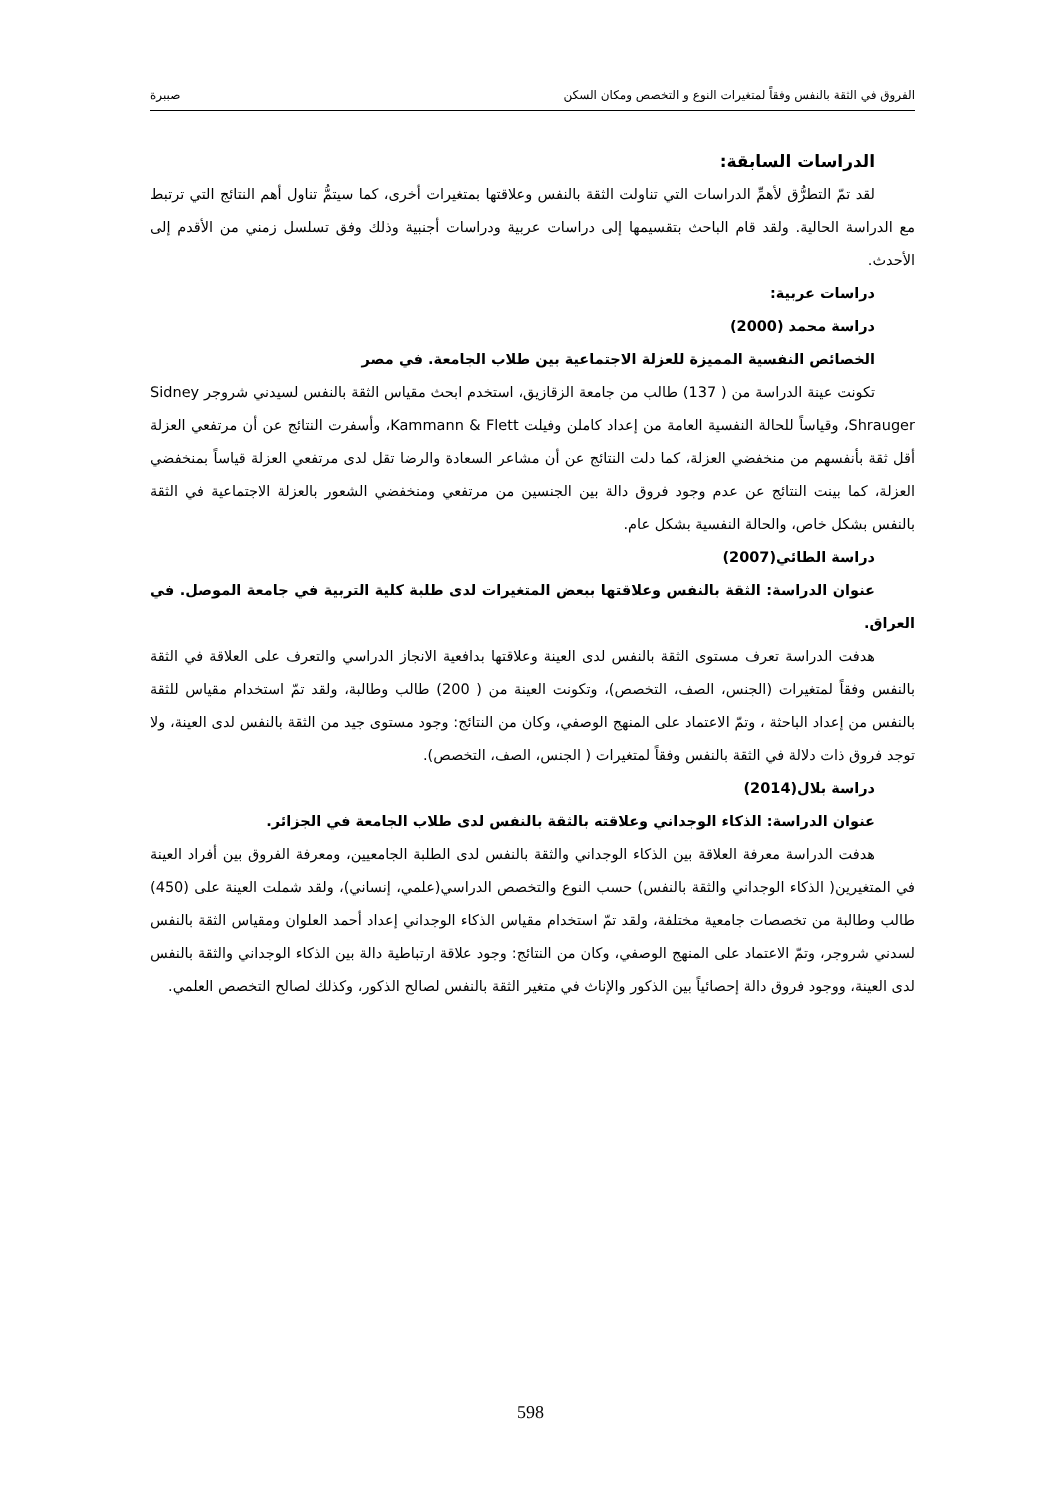الفروق في الثقة بالنفس وفقاً لمتغيرات النوع و التخصص ومكان السكن صببرة
الدراسات السابقة:
لقد تمّ التطرُّق لأهمِّ الدراسات التي تناولت الثقة بالنفس وعلاقتها بمتغيرات أخرى، كما سيتمُّ تناول أهم النتائج التي ترتبط مع الدراسة الحالية. ولقد قام الباحث بتقسيمها إلى دراسات عربية ودراسات أجنبية وذلك وفق تسلسل زمني من الأقدم إلى الأحدث.
دراسات عربية:
دراسة محمد (2000)
الخصائص النفسية المميزة للعزلة الاجتماعية بين طلاب الجامعة. في مصر
تكونت عينة الدراسة من ( 137) طالب من جامعة الزقازيق، استخدم ابحث مقياس الثقة بالنفس لسيدني شروجر Sidney Shrauger، وقياساً للحالة النفسية العامة من إعداد كاملن وفيلت Kammann & Flett، وأسفرت النتائج عن أن مرتفعي العزلة أقل ثقة بأنفسهم من منخفضي العزلة، كما دلت النتائج عن أن مشاعر السعادة والرضا تقل لدى مرتفعي العزلة قياساً بمنخفضي العزلة، كما بينت النتائج عن عدم وجود فروق دالة بين الجنسين من مرتفعي ومنخفضي الشعور بالعزلة الاجتماعية في الثقة بالنفس بشكل خاص، والحالة النفسية بشكل عام.
دراسة الطائي(2007)
عنوان الدراسة: الثقة بالنفس وعلاقتها ببعض المتغيرات لدى طلبة كلية التربية في جامعة الموصل. في العراق.
هدفت الدراسة تعرف مستوى الثقة بالنفس لدى العينة وعلاقتها بدافعية الانجاز الدراسي والتعرف على العلاقة في الثقة بالنفس وفقاً لمتغيرات (الجنس، الصف، التخصص)، وتكونت العينة من ( 200) طالب وطالبة، ولقد تمّ استخدام مقياس للثقة بالنفس من إعداد الباحثة ، وتمّ الاعتماد على المنهج الوصفي، وكان من النتائج: وجود مستوى جيد من الثقة بالنفس لدى العينة، ولا توجد فروق ذات دلالة في الثقة بالنفس وفقاً لمتغيرات ( الجنس، الصف، التخصص).
دراسة بلال(2014)
عنوان الدراسة: الذكاء الوجداني وعلاقته بالثقة بالنفس لدى طلاب الجامعة في الجزائر.
هدفت الدراسة معرفة العلاقة بين الذكاء الوجداني والثقة بالنفس لدى الطلبة الجامعيين، ومعرفة الفروق بين أفراد العينة في المتغيرين( الذكاء الوجداني والثقة بالنفس) حسب النوع والتخصص الدراسي(علمي، إنساني)، ولقد شملت العينة على (450) طالب وطالبة من تخصصات جامعية مختلفة، ولقد تمّ استخدام مقياس الذكاء الوجداني إعداد أحمد العلوان ومقياس الثقة بالنفس لسدني شروجر، وتمّ الاعتماد على المنهج الوصفي، وكان من النتائج: وجود علاقة ارتباطية دالة بين الذكاء الوجداني والثقة بالنفس لدى العينة، ووجود فروق دالة إحصائياً بين الذكور والإناث في متغير الثقة بالنفس لصالح الذكور، وكذلك لصالح التخصص العلمي.
598